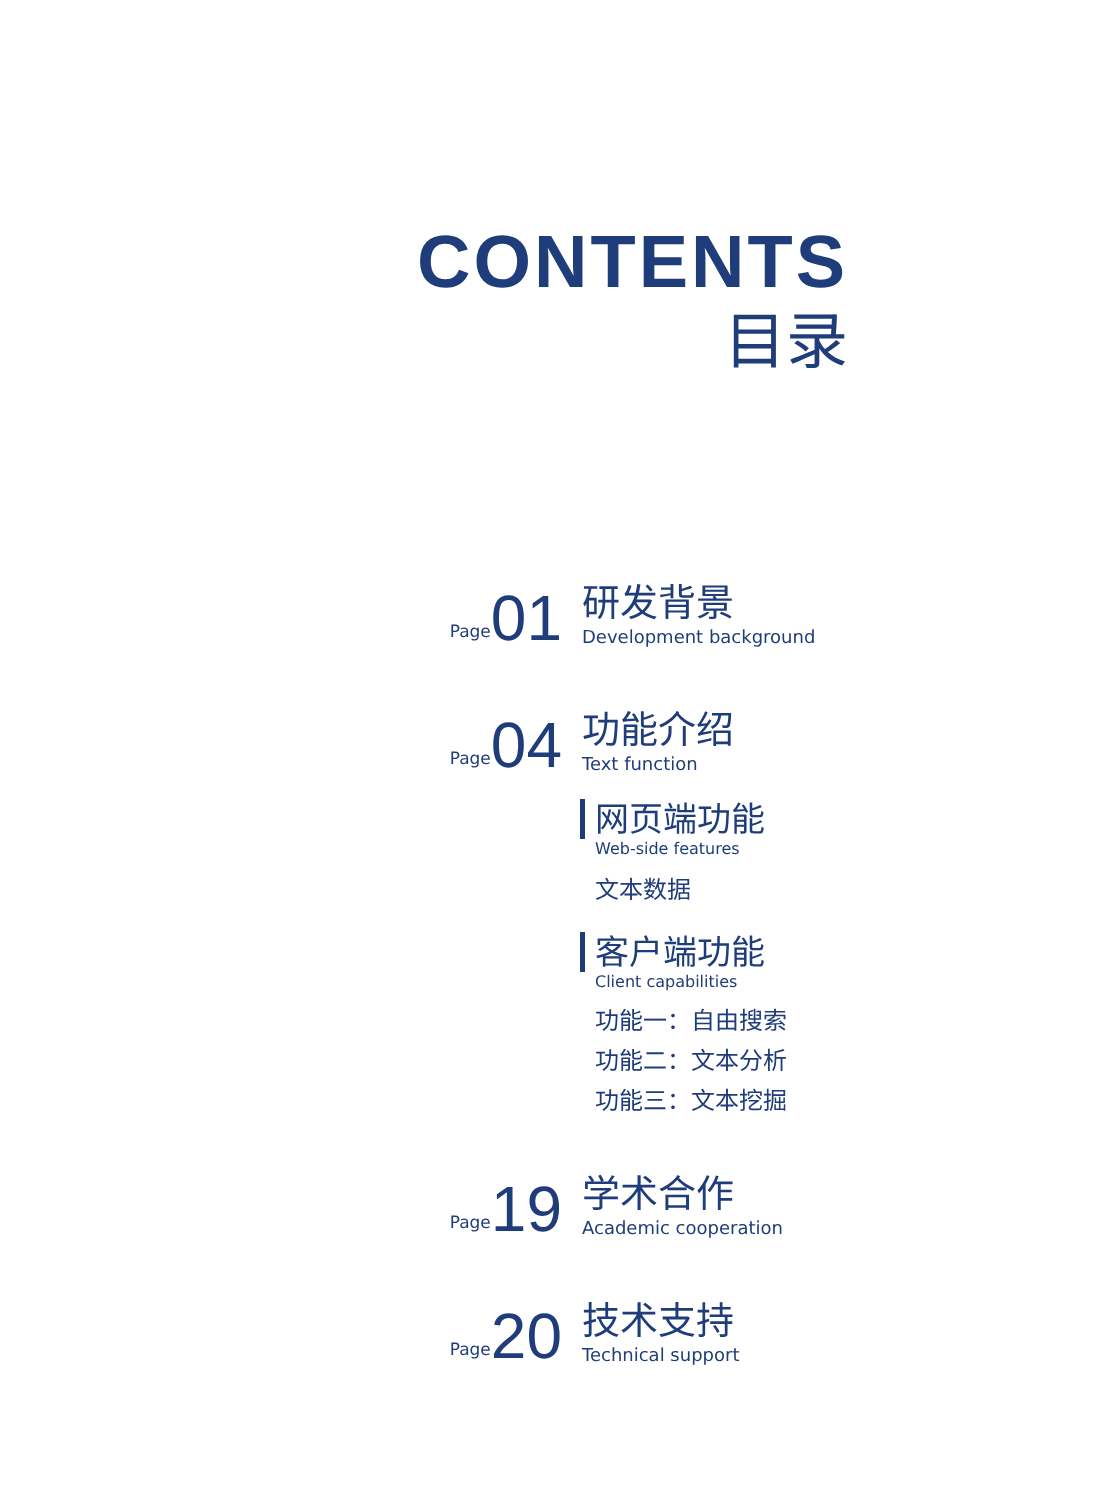CONTENTS
目录
Page 01
研发背景
Development background
Page 04
功能介绍
Text function
网页端功能
Web-side features
文本数据
客户端功能
Client capabilities
功能一：自由搜索
功能二：文本分析
功能三：文本挖掘
Page 19
学术合作
Academic cooperation
Page 20
技术支持
Technical support